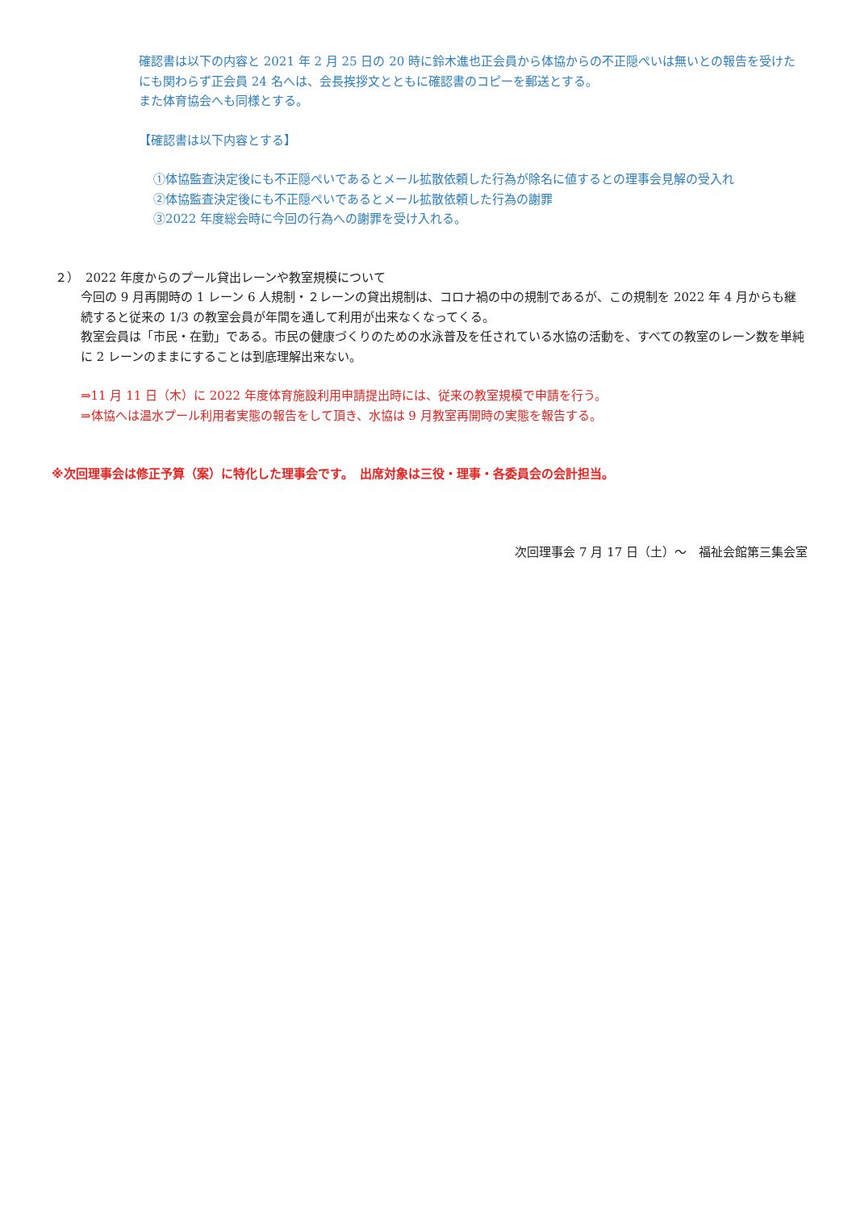確認書は以下の内容と 2021 年 2 月 25 日の 20 時に鈴木進也正会員から体協からの不正隠ぺいは無いとの報告を受けたにも関わらず正会員 24 名へは、会長挨拶文とともに確認書のコピーを郵送とする。
また体育協会へも同様とする。
【確認書は以下内容とする】
①体協監査決定後にも不正隠ぺいであるとメール拡散依頼した行為が除名に値するとの理事会見解の受入れ
②体協監査決定後にも不正隠ぺいであるとメール拡散依頼した行為の謝罪
③2022 年度総会時に今回の行為への謝罪を受け入れる。
２）　2022 年度からのプール貸出レーンや教室規模について
今回の 9 月再開時の 1 レーン 6 人規制・２レーンの貸出規制は、コロナ禍の中の規制であるが、この規制を 2022 年 4 月からも継続すると従来の 1/3 の教室会員が年間を通して利用が出来なくなってくる。
教室会員は「市民・在勤」である。市民の健康づくりのための水泳普及を任されている水協の活動を、すべての教室のレーン数を単純に 2 レーンのままにすることは到底理解出来ない。
⇒11 月 11 日（木）に 2022 年度体育施設利用申請提出時には、従来の教室規模で申請を行う。
⇒体協へは温水プール利用者実態の報告をして頂き、水協は 9 月教室再開時の実態を報告する。
※次回理事会は修正予算（案）に特化した理事会です。　出席対象は三役・理事・各委員会の会計担当。
次回理事会 7 月 17 日（土）～　福祉会館第三集会室